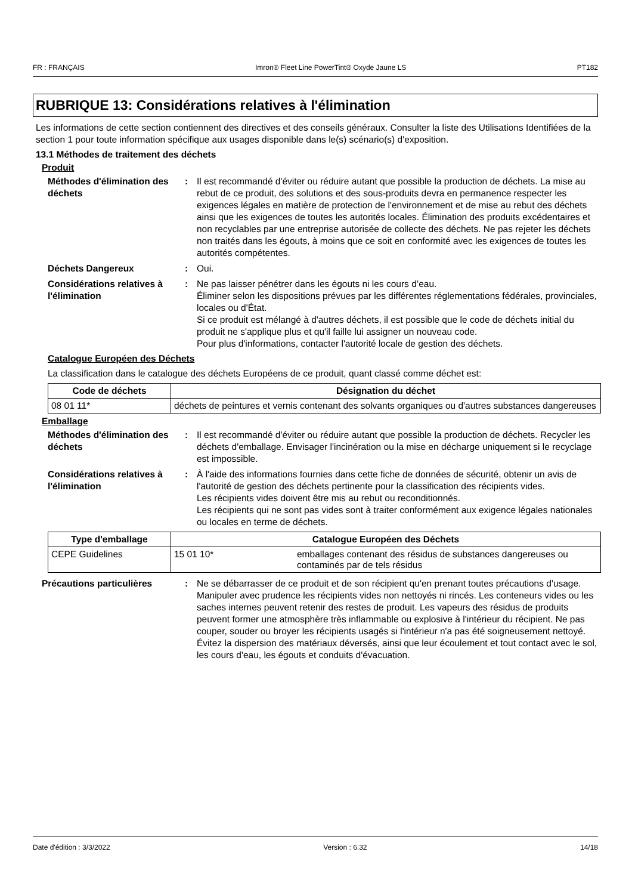FR : FRANÇAIS Imron® Fleet Line PowerTint® Oxyde Jaune LS PT182
RUBRIQUE 13: Considérations relatives à l'élimination
Les informations de cette section contiennent des directives et des conseils généraux. Consulter la liste des Utilisations Identifiées de la section 1 pour toute information spécifique aux usages disponible dans le(s) scénario(s) d'exposition.
13.1 Méthodes de traitement des déchets
Produit
Méthodes d'élimination des déchets
: Il est recommandé d'éviter ou réduire autant que possible la production de déchets. La mise au rebut de ce produit, des solutions et des sous-produits devra en permanence respecter les exigences légales en matière de protection de l'environnement et de mise au rebut des déchets ainsi que les exigences de toutes les autorités locales. Élimination des produits excédentaires et non recyclables par une entreprise autorisée de collecte des déchets. Ne pas rejeter les déchets non traités dans les égouts, à moins que ce soit en conformité avec les exigences de toutes les autorités compétentes.
Déchets Dangereux : Oui.
Considérations relatives à l'élimination
: Ne pas laisser pénétrer dans les égouts ni les cours d’eau.
Éliminer selon les dispositions prévues par les différentes réglementations fédérales, provinciales, locales ou d'État.
Si ce produit est mélangé à d'autres déchets, il est possible que le code de déchets initial du produit ne s'applique plus et qu'il faille lui assigner un nouveau code.
Pour plus d'informations, contacter l'autorité locale de gestion des déchets.
Catalogue Européen des Déchets
La classification dans le catalogue des déchets Européens de ce produit, quant classé comme déchet est:
| Code de déchets | Désignation du déchet |
| --- | --- |
| 08 01 11* | déchets de peintures et vernis contenant des solvants organiques ou d'autres substances dangereuses |
Emballage
Méthodes d'élimination des déchets
: Il est recommandé d'éviter ou réduire autant que possible la production de déchets. Recycler les déchets d'emballage. Envisager l'incinération ou la mise en décharge uniquement si le recyclage est impossible.
Considérations relatives à l'élimination
: À l'aide des informations fournies dans cette fiche de données de sécurité, obtenir un avis de l'autorité de gestion des déchets pertinente pour la classification des récipients vides.
Les récipients vides doivent être mis au rebut ou reconditionnés.
Les récipients qui ne sont pas vides sont à traiter conformément aux exigence légales nationales ou locales en terme de déchets.
| Type d'emballage | Catalogue Européen des Déchets | |
| --- | --- | --- |
| CEPE Guidelines | 15 01 10* | emballages contenant des résidus de substances dangereuses ou contaminés par de tels résidus |
Précautions particulières : Ne se débarrasser de ce produit et de son récipient qu'en prenant toutes précautions d'usage. Manipuler avec prudence les récipients vides non nettoyés ni rincés. Les conteneurs vides ou les saches internes peuvent retenir des restes de produit. Les vapeurs des résidus de produits peuvent former une atmosphère très inflammable ou explosive à l'intérieur du récipient. Ne pas couper, souder ou broyer les récipients usagés si l'intérieur n'a pas été soigneusement nettoyé. Évitez la dispersion des matériaux déversés, ainsi que leur écoulement et tout contact avec le sol, les cours d'eau, les égouts et conduits d'évacuation.
Date d'édition : 3/3/2022 Version : 6.32 14/18